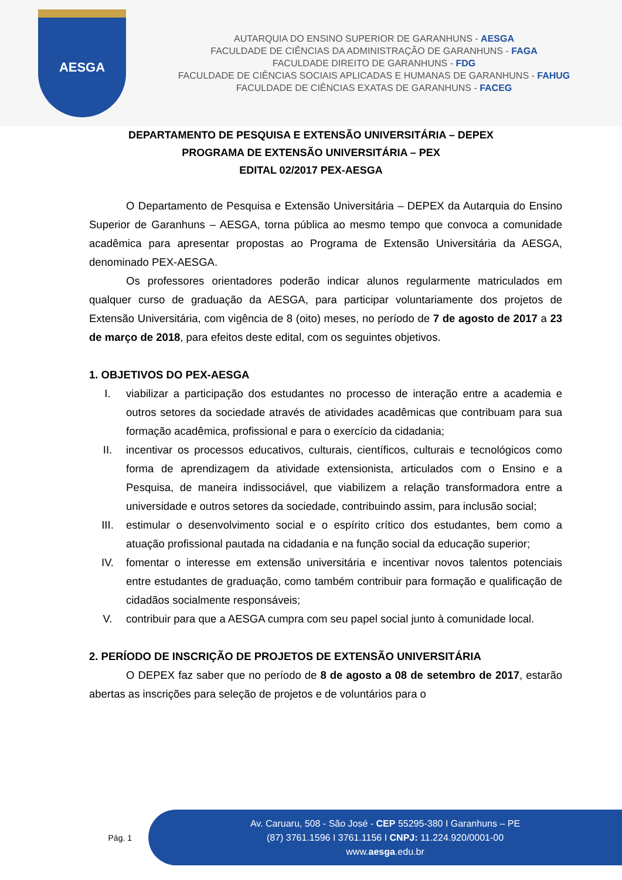AESGA
AUTARQUIA DO ENSINO SUPERIOR DE GARANHUNS - AESGA
FACULDADE DE CIÊNCIAS DA ADMINISTRAÇÃO DE GARANHUNS - FAGA
FACULDADE DIREITO DE GARANHUNS - FDG
FACULDADE DE CIÊNCIAS SOCIAIS APLICADAS E HUMANAS DE GARANHUNS - FAHUG
FACULDADE DE CIÊNCIAS EXATAS DE GARANHUNS - FACEG
DEPARTAMENTO DE PESQUISA E EXTENSÃO UNIVERSITÁRIA – DEPEX
PROGRAMA DE EXTENSÃO UNIVERSITÁRIA – PEX
EDITAL 02/2017 PEX-AESGA
O Departamento de Pesquisa e Extensão Universitária – DEPEX da Autarquia do Ensino Superior de Garanhuns – AESGA, torna pública ao mesmo tempo que convoca a comunidade acadêmica para apresentar propostas ao Programa de Extensão Universitária da AESGA, denominado PEX-AESGA.
Os professores orientadores poderão indicar alunos regularmente matriculados em qualquer curso de graduação da AESGA, para participar voluntariamente dos projetos de Extensão Universitária, com vigência de 8 (oito) meses, no período de 7 de agosto de 2017 a 23 de março de 2018, para efeitos deste edital, com os seguintes objetivos.
1. OBJETIVOS DO PEX-AESGA
I. viabilizar a participação dos estudantes no processo de interação entre a academia e outros setores da sociedade através de atividades acadêmicas que contribuam para sua formação acadêmica, profissional e para o exercício da cidadania;
II. incentivar os processos educativos, culturais, científicos, culturais e tecnológicos como forma de aprendizagem da atividade extensionista, articulados com o Ensino e a Pesquisa, de maneira indissociável, que viabilizem a relação transformadora entre a universidade e outros setores da sociedade, contribuindo assim, para inclusão social;
III. estimular o desenvolvimento social e o espírito crítico dos estudantes, bem como a atuação profissional pautada na cidadania e na função social da educação superior;
IV. fomentar o interesse em extensão universitária e incentivar novos talentos potenciais entre estudantes de graduação, como também contribuir para formação e qualificação de cidadãos socialmente responsáveis;
V. contribuir para que a AESGA cumpra com seu papel social junto à comunidade local.
2. PERÍODO DE INSCRIÇÃO DE PROJETOS DE EXTENSÃO UNIVERSITÁRIA
O DEPEX faz saber que no período de 8 de agosto a 08 de setembro de 2017, estarão abertas as inscrições para seleção de projetos e de voluntários para o
Pág. 1
Av. Caruaru, 508 - São José - CEP 55295-380 I Garanhuns – PE
(87) 3761.1596 I 3761.1156 I CNPJ: 11.224.920/0001-00
www.aesga.edu.br